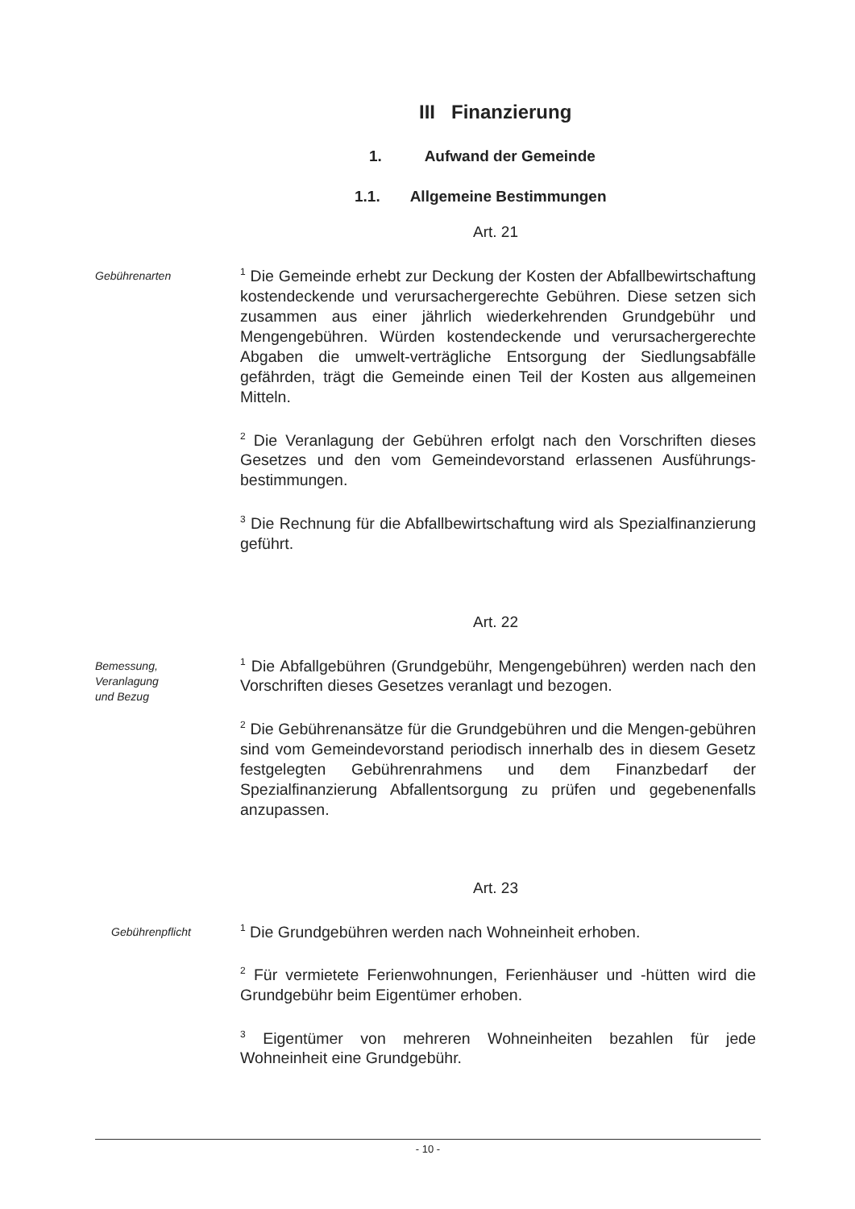III Finanzierung
1. Aufwand der Gemeinde
1.1. Allgemeine Bestimmungen
Art. 21
Gebührenarten
<sup>1</sup> Die Gemeinde erhebt zur Deckung der Kosten der Abfallbewirtschaftung kostendeckende und verursachergerechte Gebühren. Diese setzen sich zusammen aus einer jährlich wiederkehrenden Grundgebühr und Mengengebühren. Würden kostendeckende und verursachergerechte Abgaben die umwelt-verträgliche Entsorgung der Siedlungsabfälle gefährden, trägt die Gemeinde einen Teil der Kosten aus allgemeinen Mitteln.
<sup>2</sup> Die Veranlagung der Gebühren erfolgt nach den Vorschriften dieses Gesetzes und den vom Gemeindevorstand erlassenen Ausführungs-bestimmungen.
<sup>3</sup> Die Rechnung für die Abfallbewirtschaftung wird als Spezialfinanzierung geführt.
Art. 22
Bemessung,
Veranlagung
und Bezug
<sup>1</sup> Die Abfallgebühren (Grundgebühr, Mengengebühren) werden nach den Vorschriften dieses Gesetzes veranlagt und bezogen.
<sup>2</sup> Die Gebührenansätze für die Grundgebühren und die Mengen-gebühren sind vom Gemeindevorstand periodisch innerhalb des in diesem Gesetz festgelegten Gebührenrahmens und dem Finanzbedarf der Spezialfinanzierung Abfallentsorgung zu prüfen und gegebenenfalls anzupassen.
Art. 23
Gebührenpflicht
<sup>1</sup> Die Grundgebühren werden nach Wohneinheit erhoben.
<sup>2</sup> Für vermietete Ferienwohnungen, Ferienhäuser und -hütten wird die Grundgebühr beim Eigentümer erhoben.
<sup>3</sup> Eigentümer von mehreren Wohneinheiten bezahlen für jede Wohneinheit eine Grundgebühr.
- 10 -